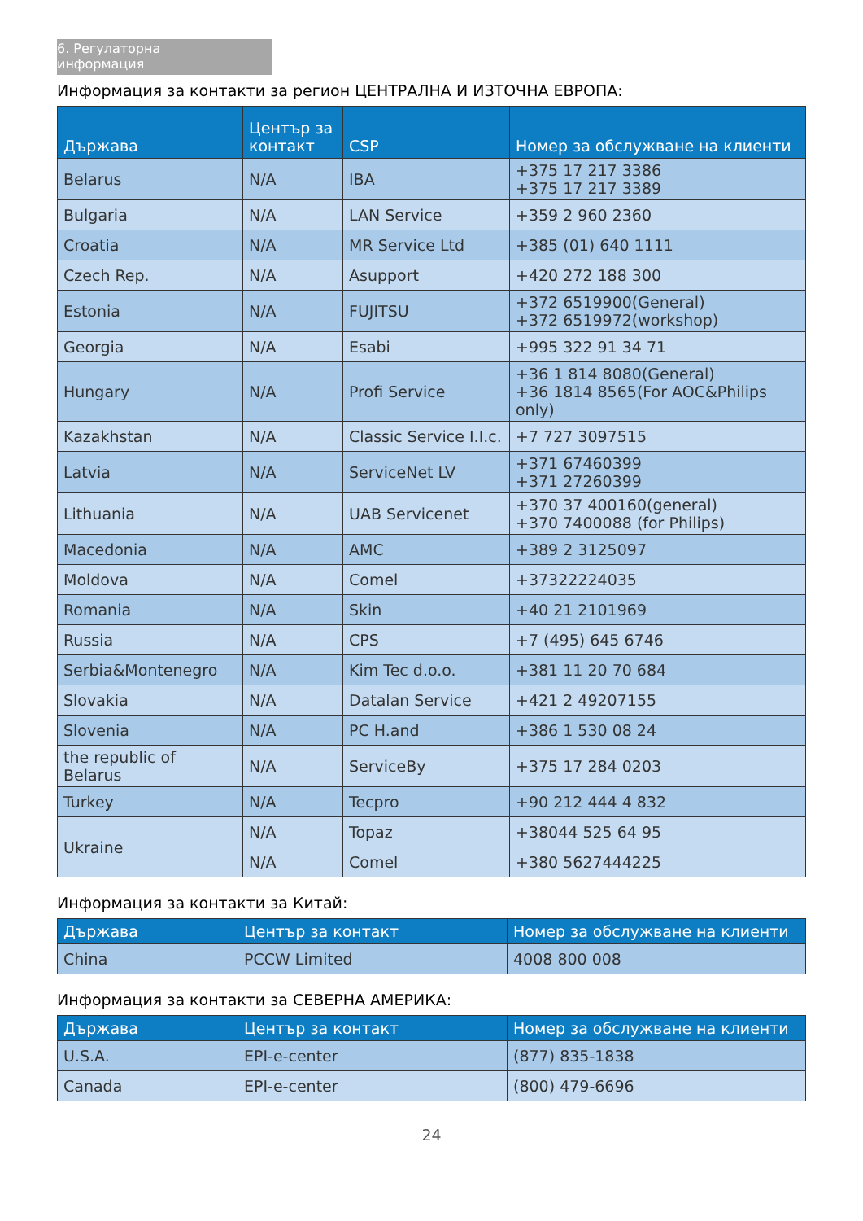6. Регулаторна информация
Информация за контакти за регион ЦЕНТРАЛНА И ИЗТОЧНА ЕВРОПА:
| Държава | Център за контакт | CSP | Номер за обслужване на клиенти |
| --- | --- | --- | --- |
| Belarus | N/A | IBA | +375 17 217 3386 +375 17 217 3389 |
| Bulgaria | N/A | LAN Service | +359 2 960 2360 |
| Croatia | N/A | MR Service Ltd | +385 (01) 640 1111 |
| Czech Rep. | N/A | Asupport | +420 272 188 300 |
| Estonia | N/A | FUJITSU | +372 6519900(General) +372 6519972(workshop) |
| Georgia | N/A | Esabi | +995 322 91 34 71 |
| Hungary | N/A | Profi Service | +36 1 814 8080(General) +36 1814 8565(For AOC&Philips only) |
| Kazakhstan | N/A | Classic Service I.I.c. | +7 727 3097515 |
| Latvia | N/A | ServiceNet LV | +371 67460399 +371 27260399 |
| Lithuania | N/A | UAB Servicenet | +370 37 400160(general) +370 7400088 (for Philips) |
| Macedonia | N/A | AMC | +389 2 3125097 |
| Moldova | N/A | Comel | +37322224035 |
| Romania | N/A | Skin | +40 21 2101969 |
| Russia | N/A | CPS | +7 (495) 645 6746 |
| Serbia&Montenegro | N/A | Kim Tec d.o.o. | +381 11 20 70 684 |
| Slovakia | N/A | Datalan Service | +421 2 49207155 |
| Slovenia | N/A | PC H.and | +386 1 530 08 24 |
| the republic of Belarus | N/A | ServiceBy | +375 17 284 0203 |
| Turkey | N/A | Tecpro | +90 212 444 4 832 |
| Ukraine | N/A | Topaz | +38044 525 64 95 |
| | N/A | Comel | +380 5627444225 |
Информация за контакти за Китай:
| Държава | Център за контакт | Номер за обслужване на клиенти |
| --- | --- | --- |
| China | PCCW Limited | 4008 800 008 |
Информация за контакти за СЕВЕРНА АМЕРИКА:
| Държава | Център за контакт | Номер за обслужване на клиенти |
| --- | --- | --- |
| U.S.A. | EPI-e-center | (877) 835-1838 |
| Canada | EPI-e-center | (800) 479-6696 |
24